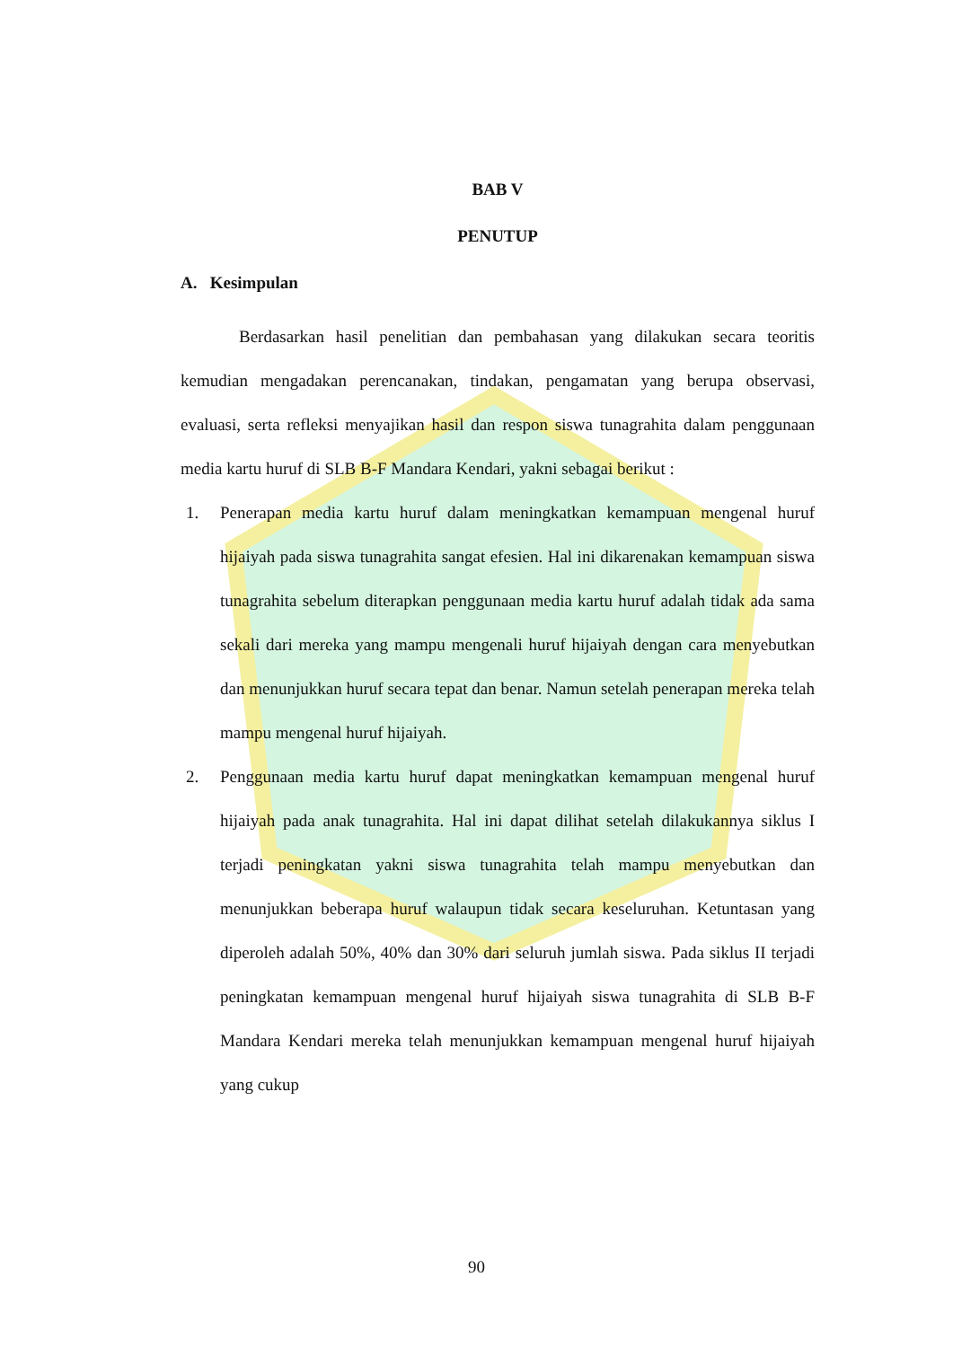BAB V
PENUTUP
A. Kesimpulan
Berdasarkan hasil penelitian dan pembahasan yang dilakukan secara teoritis kemudian mengadakan perencanakan, tindakan, pengamatan yang berupa observasi, evaluasi, serta refleksi menyajikan hasil dan respon siswa tunagrahita dalam penggunaan media kartu huruf di SLB B-F Mandara Kendari, yakni sebagai berikut :
1. Penerapan media kartu huruf dalam meningkatkan kemampuan mengenal huruf hijaiyah pada siswa tunagrahita sangat efesien. Hal ini dikarenakan kemampuan siswa tunagrahita sebelum diterapkan penggunaan media kartu huruf adalah tidak ada sama sekali dari mereka yang mampu mengenali huruf hijaiyah dengan cara menyebutkan dan menunjukkan huruf secara tepat dan benar. Namun setelah penerapan mereka telah mampu mengenal huruf hijaiyah.
2. Penggunaan media kartu huruf dapat meningkatkan kemampuan mengenal huruf hijaiyah pada anak tunagrahita. Hal ini dapat dilihat setelah dilakukannya siklus I terjadi peningkatan yakni siswa tunagrahita telah mampu menyebutkan dan menunjukkan beberapa huruf walaupun tidak secara keseluruhan. Ketuntasan yang diperoleh adalah 50%, 40% dan 30% dari seluruh jumlah siswa. Pada siklus II terjadi peningkatan kemampuan mengenal huruf hijaiyah siswa tunagrahita di SLB B-F Mandara Kendari mereka telah menunjukkan kemampuan mengenal huruf hijaiyah yang cukup
90